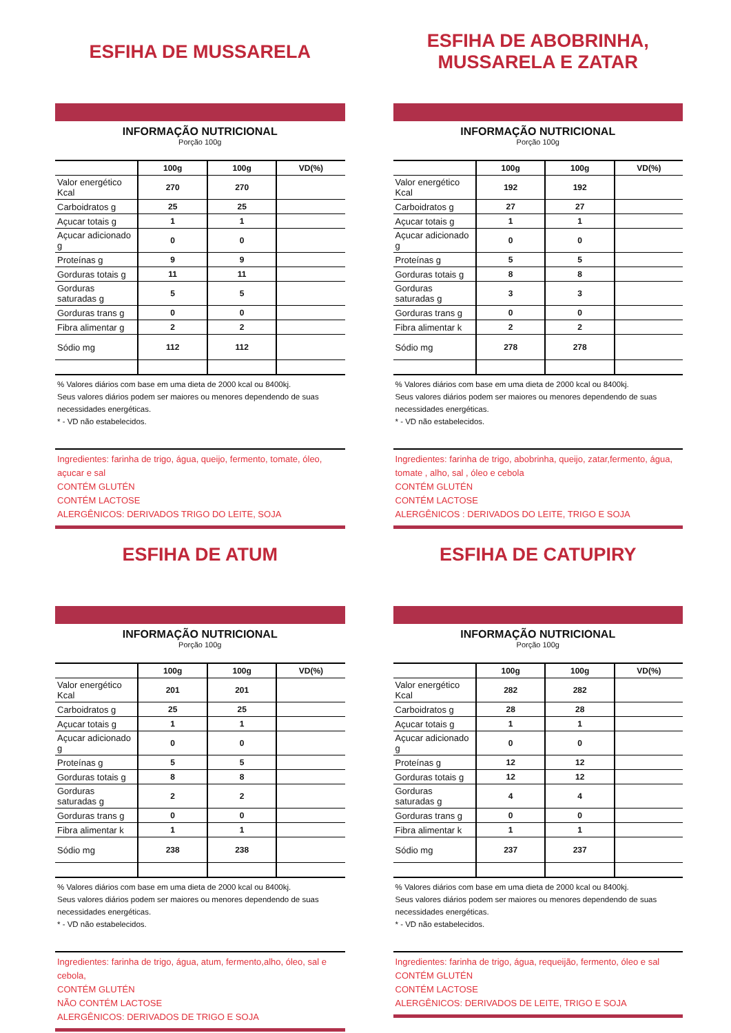ESFIHA DE MUSSARELA
INFORMAÇÃO NUTRICIONAL
Porção 100g
| | 100g | 100g | VD(%) |
| --- | --- | --- | --- |
| Valor energético Kcal | 270 | 270 | |
| Carboidratos g | 25 | 25 | |
| Açucar totais g | 1 | 1 | |
| Açucar adicionado g | 0 | 0 | |
| Proteínas g | 9 | 9 | |
| Gorduras totais g | 11 | 11 | |
| Gorduras saturadas g | 5 | 5 | |
| Gorduras trans g | 0 | 0 | |
| Fibra alimentar g | 2 | 2 | |
| Sódio mg | 112 | 112 | |
% Valores diários com base em uma dieta de 2000 kcal ou 8400kj.
Seus valores diários podem ser maiores ou menores dependendo de suas necessidades energéticas.
* - VD não estabelecidos.
Ingredientes: farinha de trigo, água, queijo, fermento, tomate, óleo, açucar e sal
CONTÉM GLUTÉN
CONTÉM LACTOSE
ALERGÊNICOS: DERIVADOS TRIGO DO LEITE, SOJA
ESFIHA DE ABOBRINHA,
MUSSARELA E ZATAR
INFORMAÇÃO NUTRICIONAL
Porção 100g
| | 100g | 100g | VD(%) |
| --- | --- | --- | --- |
| Valor energético Kcal | 192 | 192 | |
| Carboidratos g | 27 | 27 | |
| Açucar totais g | 1 | 1 | |
| Açucar adicionado g | 0 | 0 | |
| Proteínas g | 5 | 5 | |
| Gorduras totais g | 8 | 8 | |
| Gorduras saturadas g | 3 | 3 | |
| Gorduras trans g | 0 | 0 | |
| Fibra alimentar k | 2 | 2 | |
| Sódio mg | 278 | 278 | |
% Valores diários com base em uma dieta de 2000 kcal ou 8400kj.
Seus valores diários podem ser maiores ou menores dependendo de suas necessidades energéticas.
* - VD não estabelecidos.
Ingredientes: farinha de trigo, abobrinha, queijo, zatar,fermento, água, tomate , alho, sal , óleo e cebola
CONTÉM GLUTÉN
CONTÉM LACTOSE
ALERGÊNICOS : DERIVADOS DO LEITE, TRIGO E SOJA
ESFIHA DE ATUM
INFORMAÇÃO NUTRICIONAL
Porção 100g
| | 100g | 100g | VD(%) |
| --- | --- | --- | --- |
| Valor energético Kcal | 201 | 201 | |
| Carboidratos g | 25 | 25 | |
| Açucar totais g | 1 | 1 | |
| Açucar adicionado g | 0 | 0 | |
| Proteínas g | 5 | 5 | |
| Gorduras totais g | 8 | 8 | |
| Gorduras saturadas g | 2 | 2 | |
| Gorduras trans g | 0 | 0 | |
| Fibra alimentar k | 1 | 1 | |
| Sódio mg | 238 | 238 | |
% Valores diários com base em uma dieta de 2000 kcal ou 8400kj.
Seus valores diários podem ser maiores ou menores dependendo de suas necessidades energéticas.
* - VD não estabelecidos.
Ingredientes: farinha de trigo, água, atum, fermento,alho, óleo, sal e cebola,
CONTÉM GLUTÉN
NÃO CONTÉM LACTOSE
ALERGÊNICOS: DERIVADOS DE TRIGO E SOJA
ESFIHA DE CATUPIRY
INFORMAÇÃO NUTRICIONAL
Porção 100g
| | 100g | 100g | VD(%) |
| --- | --- | --- | --- |
| Valor energético Kcal | 282 | 282 | |
| Carboidratos g | 28 | 28 | |
| Açucar totais g | 1 | 1 | |
| Açucar adicionado g | 0 | 0 | |
| Proteínas g | 12 | 12 | |
| Gorduras totais g | 12 | 12 | |
| Gorduras saturadas g | 4 | 4 | |
| Gorduras trans g | 0 | 0 | |
| Fibra alimentar k | 1 | 1 | |
| Sódio mg | 237 | 237 | |
% Valores diários com base em uma dieta de 2000 kcal ou 8400kj.
Seus valores diários podem ser maiores ou menores dependendo de suas necessidades energéticas.
* - VD não estabelecidos.
Ingredientes: farinha de trigo, água, requeijão, fermento, óleo e sal
CONTÉM GLUTÉN
CONTÉM LACTOSE
ALERGÊNICOS: DERIVADOS DE LEITE, TRIGO E SOJA